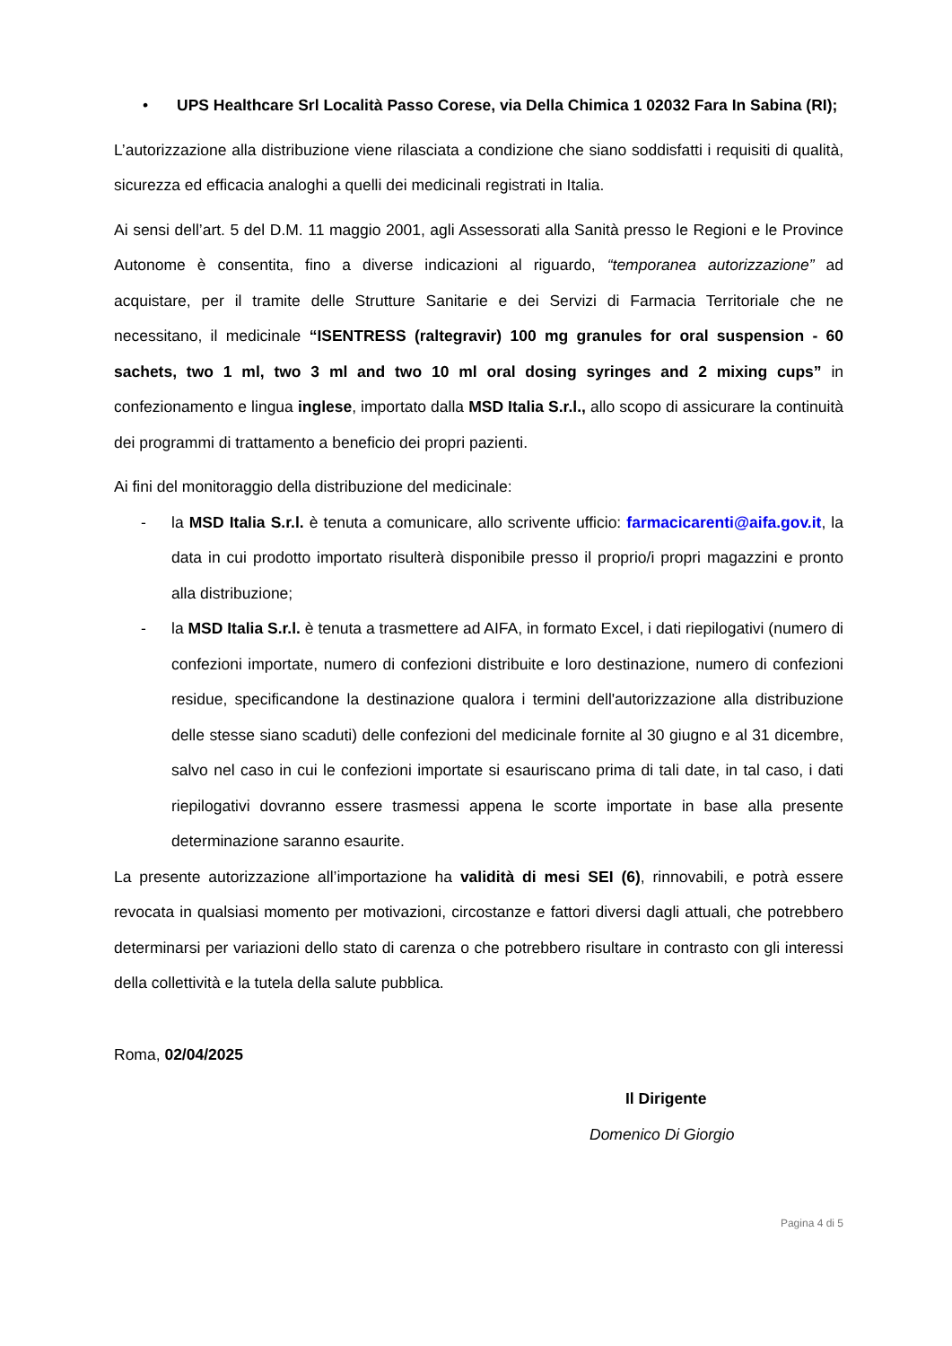• UPS Healthcare Srl Località Passo Corese, via Della Chimica 1 02032 Fara In Sabina (RI);
L’autorizzazione alla distribuzione viene rilasciata a condizione che siano soddisfatti i requisiti di qualità, sicurezza ed efficacia analoghi a quelli dei medicinali registrati in Italia.
Ai sensi dell’art. 5 del D.M. 11 maggio 2001, agli Assessorati alla Sanità presso le Regioni e le Province Autonome è consentita, fino a diverse indicazioni al riguardo, “temporanea autorizzazione” ad acquistare, per il tramite delle Strutture Sanitarie e dei Servizi di Farmacia Territoriale che ne necessitano, il medicinale “ISENTRESS (raltegravir) 100 mg granules for oral suspension - 60 sachets, two 1 ml, two 3 ml and two 10 ml oral dosing syringes and 2 mixing cups” in confezionamento e lingua inglese, importato dalla MSD Italia S.r.l., allo scopo di assicurare la continuità dei programmi di trattamento a beneficio dei propri pazienti.
Ai fini del monitoraggio della distribuzione del medicinale:
- la MSD Italia S.r.l. è tenuta a comunicare, allo scrivente ufficio: farmacicarenti@aifa.gov.it, la data in cui prodotto importato risulterà disponibile presso il proprio/i propri magazzini e pronto alla distribuzione;
- la MSD Italia S.r.l. è tenuta a trasmettere ad AIFA, in formato Excel, i dati riepilogativi (numero di confezioni importate, numero di confezioni distribuite e loro destinazione, numero di confezioni residue, specificandone la destinazione qualora i termini dell'autorizzazione alla distribuzione delle stesse siano scaduti) delle confezioni del medicinale fornite al 30 giugno e al 31 dicembre, salvo nel caso in cui le confezioni importate si esauriscano prima di tali date, in tal caso, i dati riepilogativi dovranno essere trasmessi appena le scorte importate in base alla presente determinazione saranno esaurite.
La presente autorizzazione all’importazione ha validità di mesi SEI (6), rinnovabili, e potrà essere revocata in qualsiasi momento per motivazioni, circostanze e fattori diversi dagli attuali, che potrebbero determinarsi per variazioni dello stato di carenza o che potrebbero risultare in contrasto con gli interessi della collettività e la tutela della salute pubblica.
Roma, 02/04/2025
Il Dirigente
Domenico Di Giorgio
Pagina 4 di 5